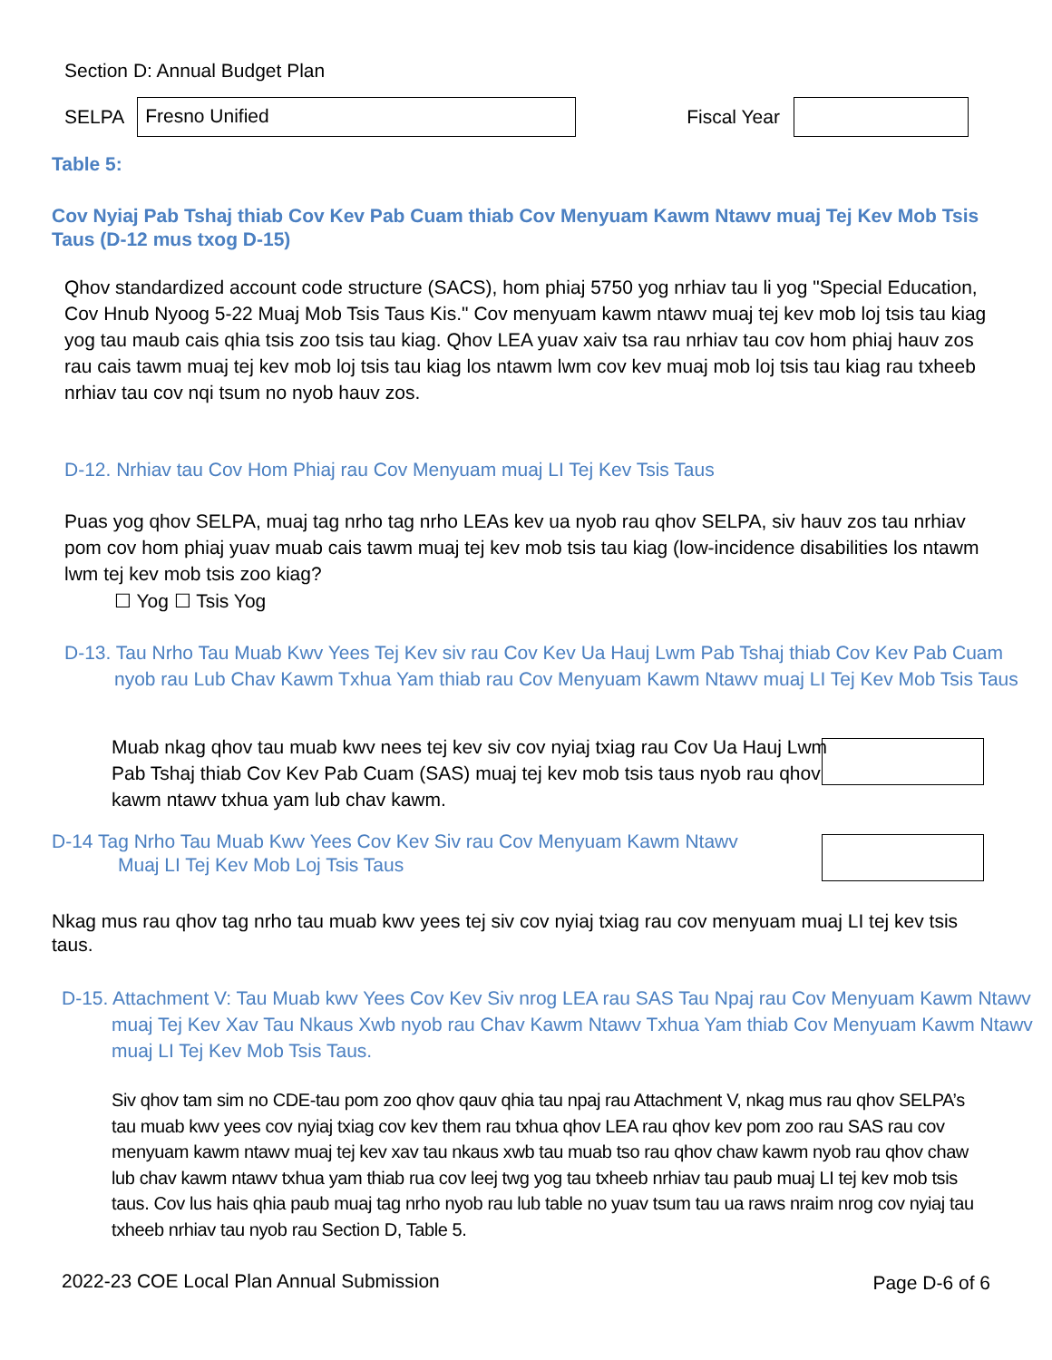Section D: Annual Budget Plan
SELPA
Fresno Unified
Fiscal Year
Table 5:
Cov Nyiaj Pab Tshaj thiab Cov Kev Pab Cuam thiab Cov Menyuam Kawm Ntawv muaj Tej Kev Mob Tsis Taus (D-12 mus txog D-15)
Qhov standardized account code structure (SACS), hom phiaj 5750 yog nrhiav tau li yog "Special Education, Cov Hnub Nyoog 5-22 Muaj Mob Tsis Taus Kis." Cov menyuam kawm ntawv muaj tej kev mob loj tsis tau kiag yog tau maub cais qhia tsis zoo tsis tau kiag. Qhov LEA yuav xaiv tsa rau nrhiav tau cov hom phiaj hauv zos rau cais tawm muaj tej kev mob loj tsis tau kiag los ntawm lwm cov kev muaj mob loj tsis tau kiag rau txheeb nrhiav tau cov nqi tsum no nyob hauv zos.
D-12. Nrhiav tau Cov Hom Phiaj rau Cov Menyuam muaj LI Tej Kev Tsis Taus
Puas yog qhov SELPA, muaj tag nrho tag nrho LEAs kev ua nyob rau qhov SELPA, siv hauv zos tau nrhiav pom cov hom phiaj yuav muab cais tawm muaj tej kev mob tsis tau kiag (low-incidence disabilities los ntawm lwm tej kev mob tsis zoo kiag?
☐ Yog ☐ Tsis Yog
D-13. Tau Nrho Tau Muab Kwv Yees Tej Kev siv rau Cov Kev Ua Hauj Lwm Pab Tshaj thiab Cov Kev Pab Cuam nyob rau Lub Chav Kawm Txhua Yam thiab rau Cov Menyuam Kawm Ntawv muaj LI Tej Kev Mob Tsis Taus
Muab nkag qhov tau muab kwv nees tej kev siv cov nyiaj txiag rau Cov Ua Hauj Lwm Pab Tshaj thiab Cov Kev Pab Cuam (SAS) muaj tej kev mob tsis taus nyob rau qhov kawm ntawv txhua yam lub chav kawm.
D-14 Tag Nrho Tau Muab Kwv Yees Cov Kev Siv rau Cov Menyuam Kawm Ntawv
Muaj LI Tej Kev Mob Loj Tsis Taus
Nkag mus rau qhov tag nrho tau muab kwv yees tej siv cov nyiaj txiag rau cov menyuam muaj LI tej kev tsis taus.
D-15. Attachment V: Tau Muab kwv Yees Cov Kev Siv nrog LEA rau SAS Tau Npaj rau Cov Menyuam Kawm Ntawv muaj Tej Kev Xav Tau Nkaus Xwb nyob rau Chav Kawm Ntawv Txhua Yam thiab Cov Menyuam Kawm Ntawv muaj LI Tej Kev Mob Tsis Taus.
Siv qhov tam sim no CDE-tau pom zoo qhov qauv qhia tau npaj rau Attachment V, nkag mus rau qhov SELPA’s tau muab kwv yees cov nyiaj txiag cov kev them rau txhua qhov LEA rau qhov kev pom zoo rau SAS rau cov menyuam kawm ntawv muaj tej kev xav tau nkaus xwb tau muab tso rau qhov chaw kawm nyob rau qhov chaw lub chav kawm ntawv txhua yam thiab rua cov leej twg yog tau txheeb nrhiav tau paub muaj LI tej kev mob tsis taus. Cov lus hais qhia paub muaj tag nrho nyob rau lub table no yuav tsum tau ua raws nraim nrog cov nyiaj tau txheeb nrhiav tau nyob rau Section D, Table 5.
2022-23 COE Local Plan Annual Submission
Page D-6 of 6